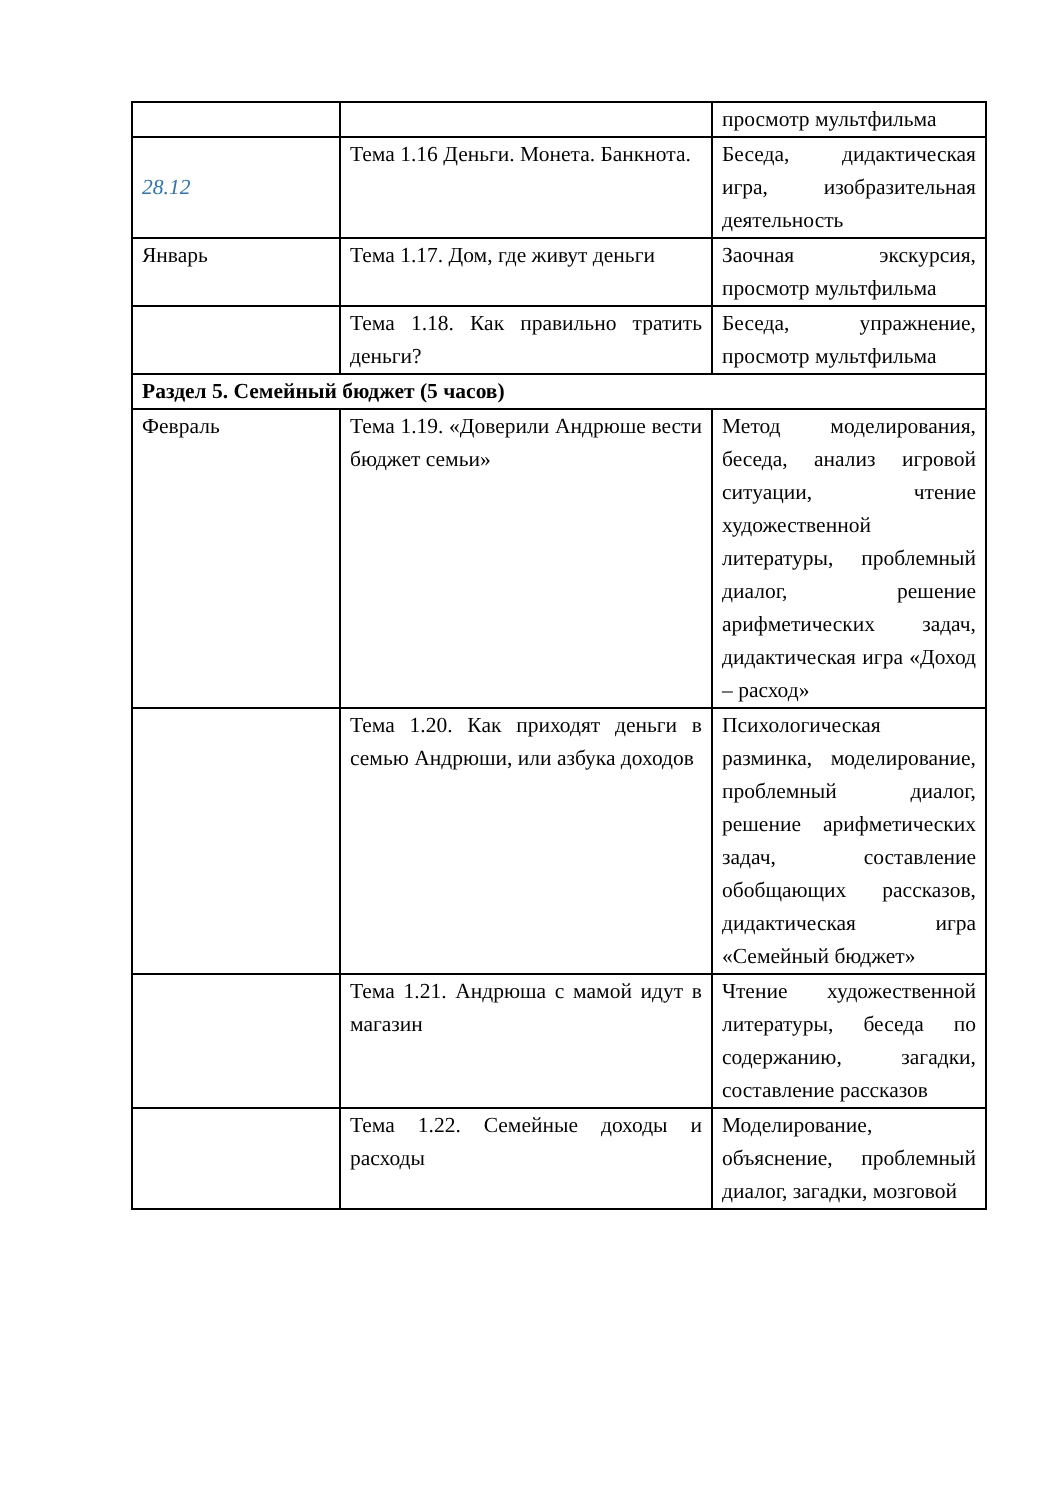| | | просмотр мультфильма |
| 28.12 | Тема 1.16 Деньги. Монета. Банкнота. | Беседа, дидактическая игра, изобразительная деятельность |
| Январь | Тема 1.17. Дом, где живут деньги | Заочная экскурсия, просмотр мультфильма |
| | Тема 1.18. Как правильно тратить деньги? | Беседа, упражнение, просмотр мультфильма |
| Раздел 5. Семейный бюджет (5 часов) | | |
| Февраль | Тема 1.19. «Доверили Андрюше вести бюджет семьи» | Метод моделирования, беседа, анализ игровой ситуации, чтение художественной литературы, проблемный диалог, решение арифметических задач, дидактическая игра «Доход – расход» |
| | Тема 1.20. Как приходят деньги в семью Андрюши, или азбука доходов | Психологическая разминка, моделирование, проблемный диалог, решение арифметических задач, составление обобщающих рассказов, дидактическая игра «Семейный бюджет» |
| | Тема 1.21. Андрюша с мамой идут в магазин | Чтение художественной литературы, беседа по содержанию, загадки, составление рассказов |
| | Тема 1.22. Семейные доходы и расходы | Моделирование, объяснение, проблемный диалог, загадки, мозговой |